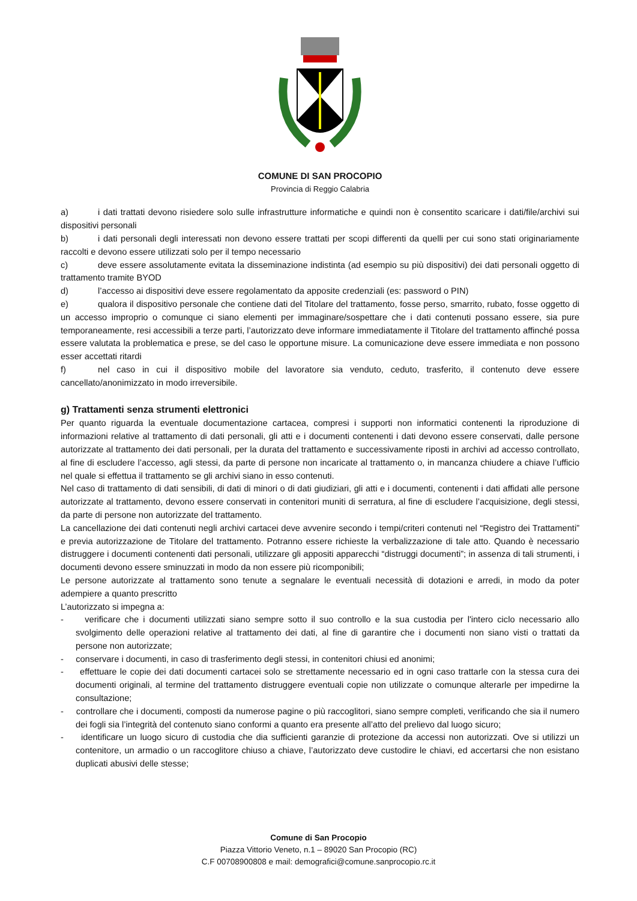COMUNE DI SAN PROCOPIO
Provincia di Reggio Calabria
a) i dati trattati devono risiedere solo sulle infrastrutture informatiche e quindi non è consentito scaricare i dati/file/archivi sui dispositivi personali
b) i dati personali degli interessati non devono essere trattati per scopi differenti da quelli per cui sono stati originariamente raccolti e devono essere utilizzati solo per il tempo necessario
c) deve essere assolutamente evitata la disseminazione indistinta (ad esempio su più dispositivi) dei dati personali oggetto di trattamento tramite BYOD
d) l’accesso ai dispositivi deve essere regolamentato da apposite credenziali (es: password o PIN)
e) qualora il dispositivo personale che contiene dati del Titolare del trattamento, fosse perso, smarrito, rubato, fosse oggetto di un accesso improprio o comunque ci siano elementi per immaginare/sospettare che i dati contenuti possano essere, sia pure temporaneamente, resi accessibili a terze parti, l’autorizzato deve informare immediatamente il Titolare del trattamento affinché possa essere valutata la problematica e prese, se del caso le opportune misure. La comunicazione deve essere immediata e non possono esser accettati ritardi
f) nel caso in cui il dispositivo mobile del lavoratore sia venduto, ceduto, trasferito, il contenuto deve essere cancellato/anonimizzato in modo irreversibile.
g) Trattamenti senza strumenti elettronici
Per quanto riguarda la eventuale documentazione cartacea, compresi i supporti non informatici contenenti la riproduzione di informazioni relative al trattamento di dati personali, gli atti e i documenti contenenti i dati devono essere conservati, dalle persone autorizzate al trattamento dei dati personali, per la durata del trattamento e successivamente riposti in archivi ad accesso controllato, al fine di escludere l’accesso, agli stessi, da parte di persone non incaricate al trattamento o, in mancanza chiudere a chiave l’ufficio nel quale si effettua il trattamento se gli archivi siano in esso contenuti.
Nel caso di trattamento di dati sensibili, di dati di minori o di dati giudiziari, gli atti e i documenti, contenenti i dati affidati alle persone autorizzate al trattamento, devono essere conservati in contenitori muniti di serratura, al fine di escludere l’acquisizione, degli stessi, da parte di persone non autorizzate del trattamento.
La cancellazione dei dati contenuti negli archivi cartacei deve avvenire secondo i tempi/criteri contenuti nel “Registro dei Trattamenti” e previa autorizzazione de Titolare del trattamento. Potranno essere richieste la verbalizzazione di tale atto. Quando è necessario distruggere i documenti contenenti dati personali, utilizzare gli appositi apparecchi “distruggi documenti”; in assenza di tali strumenti, i documenti devono essere sminuzzati in modo da non essere più ricomponibili;
Le persone autorizzate al trattamento sono tenute a segnalare le eventuali necessità di dotazioni e arredi, in modo da poter adempiere a quanto prescritto
L’autorizzato si impegna a:
- verificare che i documenti utilizzati siano sempre sotto il suo controllo e la sua custodia per l'intero ciclo necessario allo svolgimento delle operazioni relative al trattamento dei dati, al fine di garantire che i documenti non siano visti o trattati da persone non autorizzate;
- conservare i documenti, in caso di trasferimento degli stessi, in contenitori chiusi ed anonimi;
- effettuare le copie dei dati documenti cartacei solo se strettamente necessario ed in ogni caso trattarle con la stessa cura dei documenti originali, al termine del trattamento distruggere eventuali copie non utilizzate o comunque alterarle per impedirne la consultazione;
- controllare che i documenti, composti da numerose pagine o più raccoglitori, siano sempre completi, verificando che sia il numero dei fogli sia l’integrità del contenuto siano conformi a quanto era presente all’atto del prelievo dal luogo sicuro;
- identificare un luogo sicuro di custodia che dia sufficienti garanzie di protezione da accessi non autorizzati. Ove si utilizzi un contenitore, un armadio o un raccoglitore chiuso a chiave, l’autorizzato deve custodire le chiavi, ed accertarsi che non esistano duplicati abusivi delle stesse;
Comune di San Procopio
Piazza Vittorio Veneto, n.1 – 89020 San Procopio (RC)
C.F 00708900808 e mail: demografici@comune.sanprocopio.rc.it